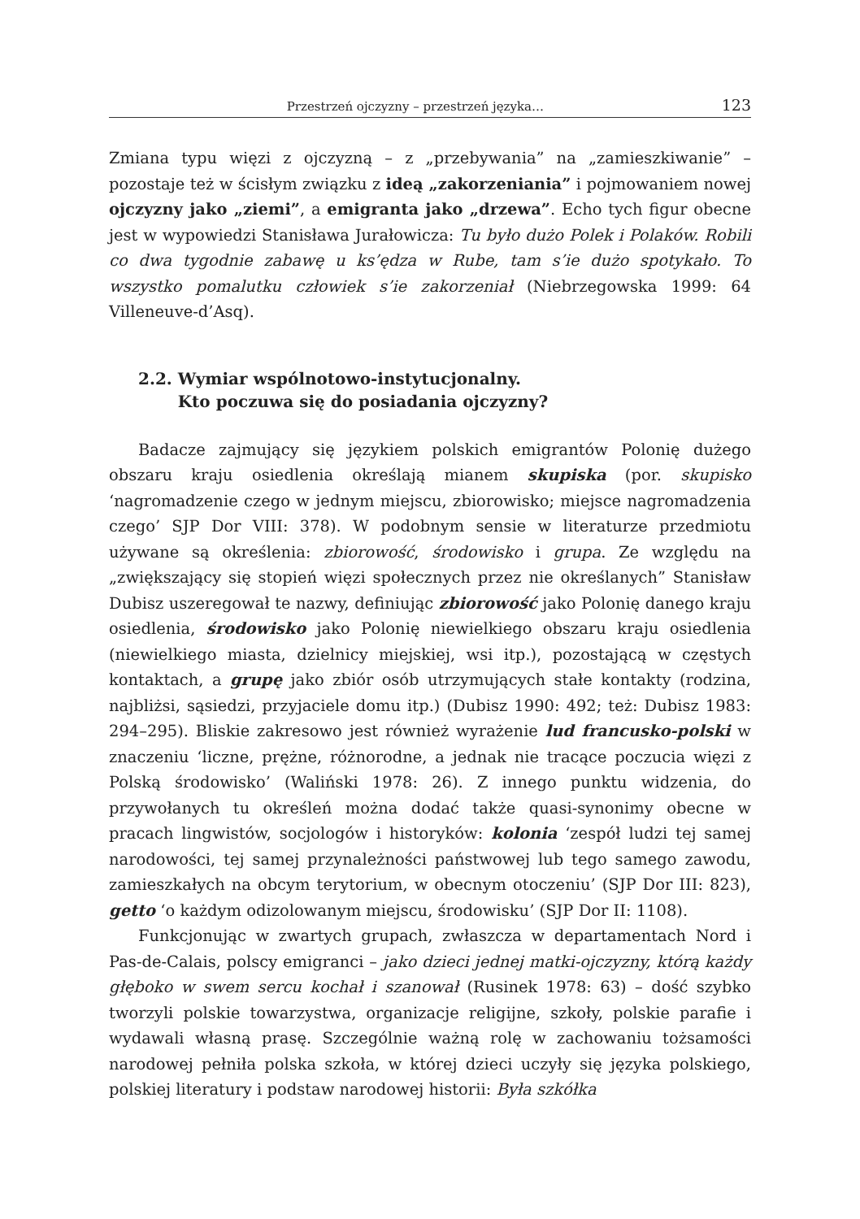Przestrzeń ojczyzny – przestrzeń języka… 123
Zmiana typu więzi z ojczyzną – z „przebywania” na „zamieszkiwanie” – pozostaje też w ścisłym związku z ideą „zakorzeniania” i pojmowaniem nowej ojczyzny jako „ziemi”, a emigranta jako „drzewa”. Echo tych figur obecne jest w wypowiedzi Stanisława Jurałowicza: Tu było dużo Polek i Polaków. Robili co dwa tygodnie zabawę u ks’ędza w Rube, tam s’ie dużo spotykało. To wszystko pomalutku człowiek s’ie zakorzeniał (Niebrzegowska 1999: 64 Villeneuve-d’Asq).
2.2. Wymiar wspólnotowo-instytucjonalny.
Kto poczuwa się do posiadania ojczyzny?
Badacze zajmujący się językiem polskich emigrantów Polonię dużego obszaru kraju osiedlenia określają mianem skupiska (por. skupisko ‘nagromadzenie czego w jednym miejscu, zbiorowisko; miejsce nagromadzenia czego’ SJP Dor VIII: 378). W podobnym sensie w literaturze przedmiotu używane są określenia: zbiorowość, środowisko i grupa. Ze względu na „zwiększający się stopień więzi społecznych przez nie określanych” Stanisław Dubisz uszeregował te nazwy, definiując zbiorowość jako Polonię danego kraju osiedlenia, środowisko jako Polonię niewielkiego obszaru kraju osiedlenia (niewielkiego miasta, dzielnicy miejskiej, wsi itp.), pozostającą w częstych kontaktach, a grupę jako zbiór osób utrzymujących stałe kontakty (rodzina, najbliżsi, sąsiedzi, przyjaciele domu itp.) (Dubisz 1990: 492; też: Dubisz 1983: 294–295). Bliskie zakresowo jest również wyrażenie lud francusko-polski w znaczeniu ‘liczne, prężne, różnorodne, a jednak nie tracące poczucia więzi z Polską środowisko’ (Waliński 1978: 26). Z innego punktu widzenia, do przywołanych tu określeń można dodać także quasi-synonimy obecne w pracach lingwistów, socjologów i historyków: kolonia ‘zespół ludzi tej samej narodowości, tej samej przynależności państwowej lub tego samego zawodu, zamieszkałych na obcym terytorium, w obecnym otoczeniu’ (SJP Dor III: 823), getto ‘o każdym odizolowanym miejscu, środowisku’ (SJP Dor II: 1108).
Funkcjonując w zwartych grupach, zwłaszcza w departamentach Nord i Pas-de-Calais, polscy emigranci – jako dzieci jednej matki-ojczyzny, którą każdy głęboko w swem sercu kochał i szanował (Rusinek 1978: 63) – dość szybko tworzyli polskie towarzystwa, organizacje religijne, szkoły, polskie parafie i wydawali własną prasę. Szczególnie ważną rolę w zachowaniu tożsamości narodowej pełniła polska szkoła, w której dzieci uczyły się języka polskiego, polskiej literatury i podstaw narodowej historii: Była szkółka